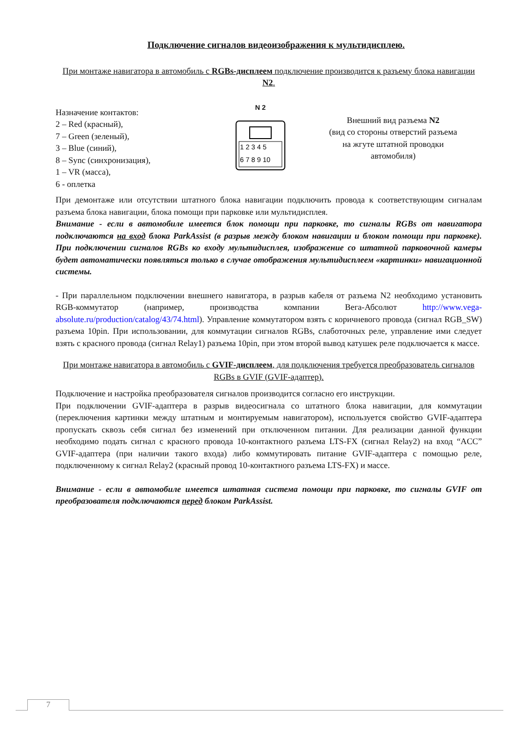Подключение сигналов видеоизображения к мультидисплею.
При монтаже навигатора в автомобиль с RGBs-дисплеем подключение производится к разъему блока навигации N2.
Назначение контактов:
2 – Red (красный),
7 – Green (зеленый),
3 – Blue (синий),
8 – Sync (синхронизация),
1 – VR (масса),
6 - оплетка
N 2
1 2 3 4 5
6 7 8 9 10
Внешний вид разъема N2
(вид со стороны отверстий разъема
на жгуте штатной проводки
автомобиля)
При демонтаже или отсутствии штатного блока навигации подключить провода к соответствующим сигналам разъема блока навигации, блока помощи при парковке или мультидисплея.
Внимание - если в автомобиле имеется блок помощи при парковке, то сигналы RGBs от навигатора подключаются на вход блока ParkAssist (в разрыв между блоком навигации и блоком помощи при парковке). При подключении сигналов RGBs ко входу мультидисплея, изображение со штатной парковочной камеры будет автоматически появляться только в случае отображения мультидисплеем «картинки» навигационной системы.
- При параллельном подключении внешнего навигатора, в разрыв кабеля от разъема N2 необходимо установить RGB-коммутатор (например, производства компании Вега-Абсолют http://www.vega-absolute.ru/production/catalog/43/74.html). Управление коммутатором взять с коричневого провода (сигнал RGB_SW) разъема 10pin. При использовании, для коммутации сигналов RGBs, слаботочных реле, управление ими следует взять с красного провода (сигнал Relay1) разъема 10pin, при этом второй вывод катушек реле подключается к массе.
При монтаже навигатора в автомобиль с GVIF-дисплеем, для подключения требуется преобразователь сигналов RGBs в GVIF (GVIF-адаптер).
Подключение и настройка преобразователя сигналов производится согласно его инструкции.
При подключении GVIF-адаптера в разрыв видеосигнала со штатного блока навигации, для коммутации (переключения картинки между штатным и монтируемым навигатором), используется свойство GVIF-адаптера пропускать сквозь себя сигнал без изменений при отключенном питании. Для реализации данной функции необходимо подать сигнал с красного провода 10-контактного разъема LTS-FX (сигнал Relay2) на вход “ACC” GVIF-адаптера (при наличии такого входа) либо коммутировать питание GVIF-адаптера с помощью реле, подключенному к сигнал Relay2 (красный провод 10-контактного разъема LTS-FX) и массе.
Внимание - если в автомобиле имеется штатная система помощи при парковке, то сигналы GVIF от преобразователя подключаются перед блоком ParkAssist.
7